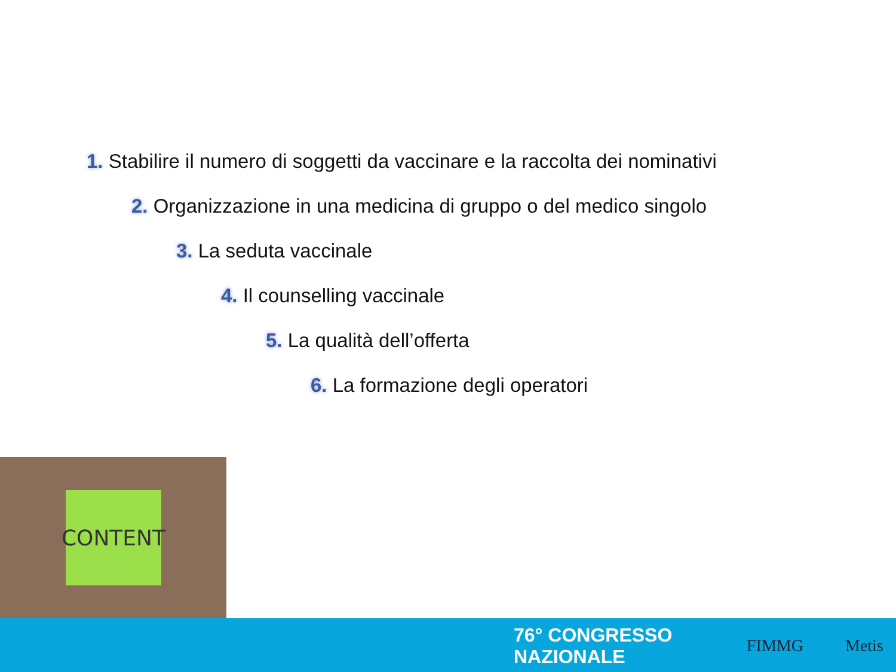1. Stabilire il numero di soggetti da vaccinare e la raccolta dei nominativi
2. Organizzazione in una medicina di gruppo o del medico singolo
3. La seduta vaccinale
4. Il counselling vaccinale
5. La qualità dell’offerta
6. La formazione degli operatori
CONTENT
76° CONGRESSO
NAZIONALE
FIMMG Metis